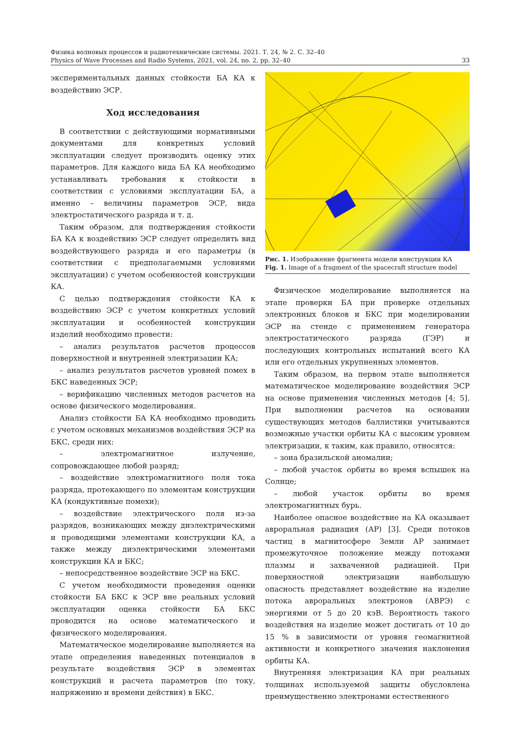Физика волновых процессов и радиотехнические системы. 2021. Т. 24, № 2. С. 32–40
Physics of Wave Processes and Radio Systems, 2021, vol. 24, no. 2, pp. 32–40 33
экспериментальных данных стойкости БА КА к воздействию ЭСР.
Ход исследования
В соответствии с действующими нормативными документами для конкретных условий эксплуатации следует производить оценку этих параметров. Для каждого вида БА КА необходимо устанавливать требования к стойкости в соответствии с условиями эксплуатации БА, а именно – величины параметров ЭСР, вида электростатического разряда и т. д.
Таким образом, для подтверждения стойкости БА КА к воздействию ЭСР следует определить вид воздействующего разряда и его параметры (в соответствии с предполагаемыми условиями эксплуатации) с учетом особенностей конструкции КА.
С целью подтверждения стойкости КА к воздействию ЭСР с учетом конкретных условий эксплуатации и особенностей конструкции изделий необходимо провести:
– анализ результатов расчетов процессов поверхностной и внутренней электризации КА;
– анализ результатов расчетов уровней помех в БКС наведенных ЭСР;
– верификацию численных методов расчетов на основе физического моделирования.
Анализ стойкости БА КА необходимо проводить с учетом основных механизмов воздействия ЭСР на БКС, среди них:
– электромагнитное излучение, сопровождающее любой разряд;
– воздействие электромагнитного поля тока разряда, протекающего по элементам конструкции КА (кондуктивные помехи);
– воздействие электрического поля из-за разрядов, возникающих между диэлектрическими и проводящими элементами конструкции КА, а также между диэлектрическими элементами конструкции КА и БКС;
– непосредственное воздействие ЭСР на БКС.
С учетом необходимости проведения оценки стойкости БА БКС к ЭСР вне реальных условий эксплуатации оценка стойкости БА БКС проводится на основе математического и физического моделирования.
Математическое моделирование выполняется на этапе определения наведенных потенциалов в результате воздействия ЭСР в элементах конструкций и расчета параметров (по току, напряжению и времени действия) в БКС.
Рис. 1. Изображение фрагмента модели конструкции КА
Fig. 1. Image of a fragment of the spacecraft structure model
Физическое моделирование выполняется на этапе проверки БА при проверке отдельных электронных блоков и БКС при моделировании ЭСР на стенде с применением генератора электростатического разряда (ГЭР) и последующих контрольных испытаний всего КА или его отдельных укрупненных элементов.
Таким образом, на первом этапе выполняется математическое моделирование воздействия ЭСР на основе применения численных методов [4; 5]. При выполнении расчетов на основании существующих методов баллистики учитываются возможные участки орбиты КА с высоким уровнем электризации, к таким, как правило, относятся:
– зона бразильской аномалии;
– любой участок орбиты во время вспышек на Солнце;
– любой участок орбиты во время электромагнитных бурь.
Наиболее опасное воздействие на КА оказывает авроральная радиация (АР) [3]. Среди потоков частиц в магнитосфере Земли АР занимает промежуточное положение между потоками плазмы и захваченной радиацией. При поверхностной электризации наибольшую опасность представляет воздействие на изделие потока авроральных электронов (АВРЭ) с энергиями от 5 до 20 кэВ. Вероятность такого воздействия на изделие может достигать от 10 до 15 % в зависимости от уровня геомагнитной активности и конкретного значения наклонения орбиты КА.
Внутренняя электризация КА при реальных толщинах используемой защиты обусловлена преимущественно электронами естественного